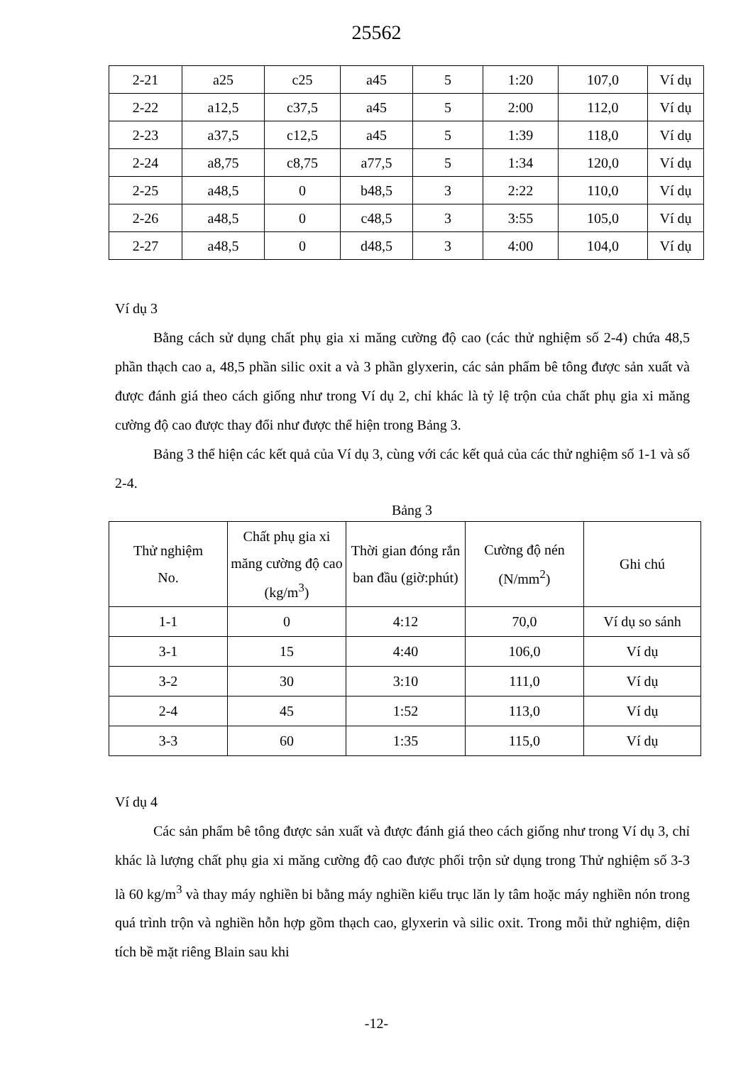25562
| 2-21 | a25 | c25 | a45 | 5 | 1:20 | 107,0 | Ví dụ |
| 2-22 | a12,5 | c37,5 | a45 | 5 | 2:00 | 112,0 | Ví dụ |
| 2-23 | a37,5 | c12,5 | a45 | 5 | 1:39 | 118,0 | Ví dụ |
| 2-24 | a8,75 | c8,75 | a77,5 | 5 | 1:34 | 120,0 | Ví dụ |
| 2-25 | a48,5 | 0 | b48,5 | 3 | 2:22 | 110,0 | Ví dụ |
| 2-26 | a48,5 | 0 | c48,5 | 3 | 3:55 | 105,0 | Ví dụ |
| 2-27 | a48,5 | 0 | d48,5 | 3 | 4:00 | 104,0 | Ví dụ |
Ví dụ 3
Bằng cách sử dụng chất phụ gia xi măng cường độ cao (các thử nghiệm số 2-4) chứa 48,5 phần thạch cao a, 48,5 phần silic oxit a và 3 phần glyxerin, các sản phẩm bê tông được sản xuất và được đánh giá theo cách giống như trong Ví dụ 2, chỉ khác là tỷ lệ trộn của chất phụ gia xi măng cường độ cao được thay đổi như được thể hiện trong Bảng 3.
Bảng 3 thể hiện các kết quả của Ví dụ 3, cùng với các kết quả của các thử nghiệm số 1-1 và số 2-4.
Bảng 3
| Thử nghiệm No. | Chất phụ gia xi măng cường độ cao (kg/m<sup>3</sup>) | Thời gian đóng rắn ban đầu (giờ:phút) | Cường độ nén (N/mm<sup>2</sup>) | Ghi chú |
| --- | --- | --- | --- | --- |
| 1-1 | 0 | 4:12 | 70,0 | Ví dụ so sánh |
| 3-1 | 15 | 4:40 | 106,0 | Ví dụ |
| 3-2 | 30 | 3:10 | 111,0 | Ví dụ |
| 2-4 | 45 | 1:52 | 113,0 | Ví dụ |
| 3-3 | 60 | 1:35 | 115,0 | Ví dụ |
Ví dụ 4
Các sản phẩm bê tông được sản xuất và được đánh giá theo cách giống như trong Ví dụ 3, chỉ khác là lượng chất phụ gia xi măng cường độ cao được phối trộn sử dụng trong Thử nghiệm số 3-3 là 60 kg/m<sup>3</sup> và thay máy nghiền bi bằng máy nghiền kiểu trục lăn ly tâm hoặc máy nghiền nón trong quá trình trộn và nghiền hỗn hợp gồm thạch cao, glyxerin và silic oxit. Trong mỗi thử nghiệm, diện tích bề mặt riêng Blain sau khi
-12-